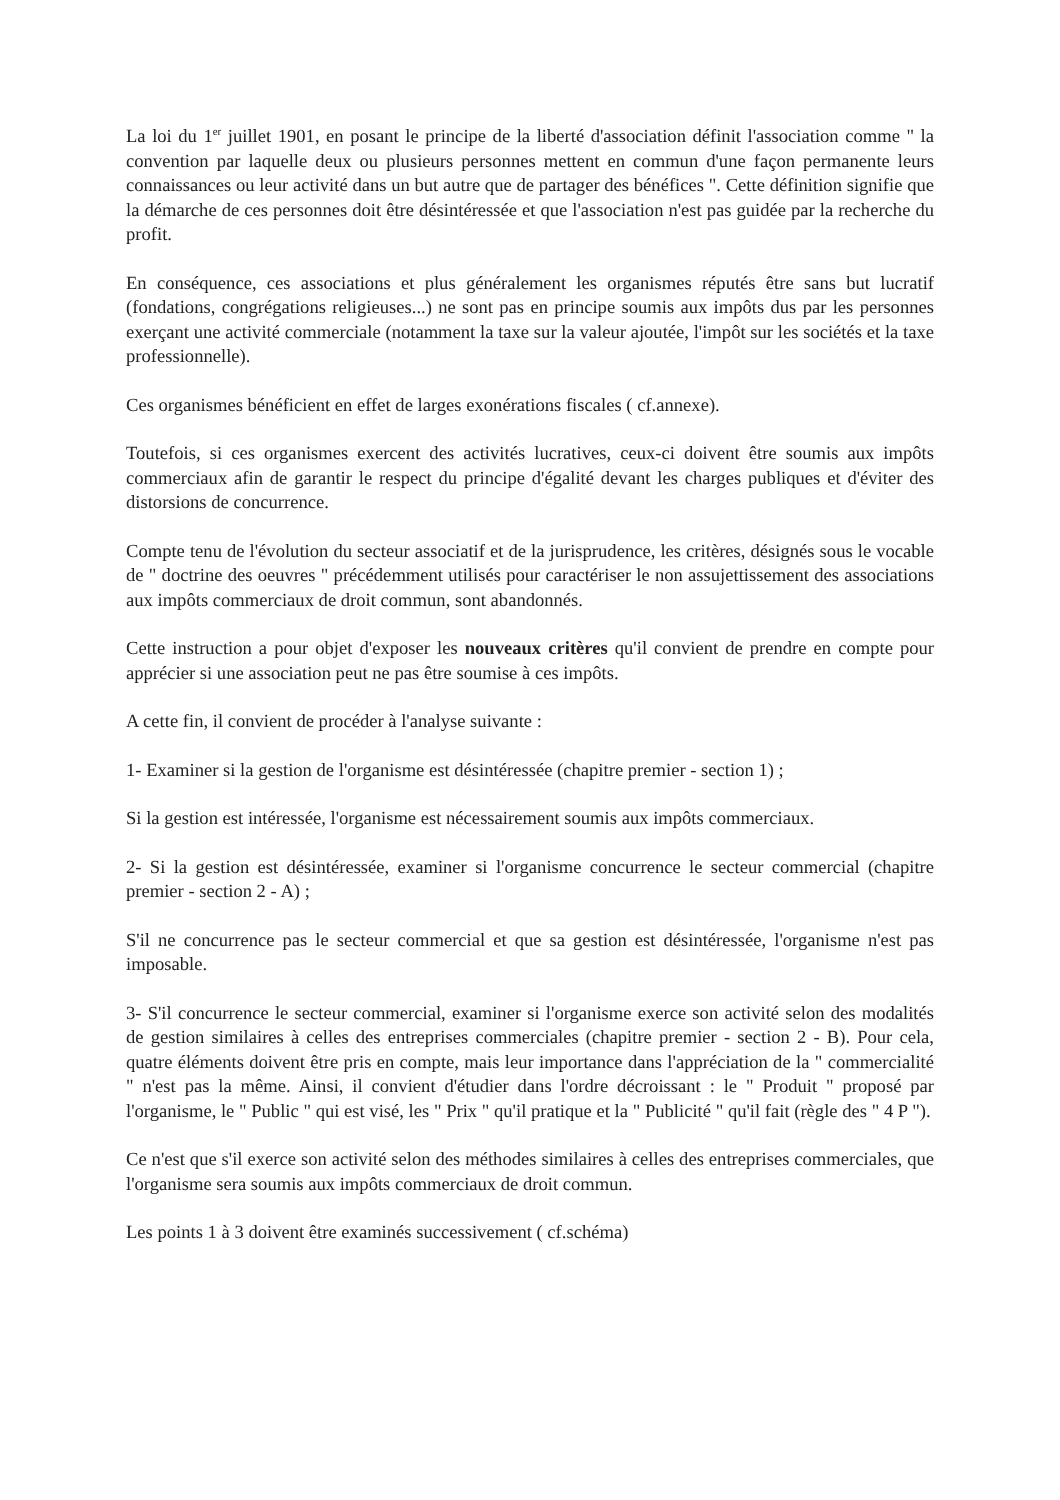La loi du 1<sup>er</sup> juillet 1901, en posant le principe de la liberté d'association définit l'association comme " la convention par laquelle deux ou plusieurs personnes mettent en commun d'une façon permanente leurs connaissances ou leur activité dans un but autre que de partager des bénéfices ". Cette définition signifie que la démarche de ces personnes doit être désintéressée et que l'association n'est pas guidée par la recherche du profit.
En conséquence, ces associations et plus généralement les organismes réputés être sans but lucratif (fondations, congrégations religieuses...) ne sont pas en principe soumis aux impôts dus par les personnes exerçant une activité commerciale (notamment la taxe sur la valeur ajoutée, l'impôt sur les sociétés et la taxe professionnelle).
Ces organismes bénéficient en effet de larges exonérations fiscales ( cf.annexe).
Toutefois, si ces organismes exercent des activités lucratives, ceux-ci doivent être soumis aux impôts commerciaux afin de garantir le respect du principe d'égalité devant les charges publiques et d'éviter des distorsions de concurrence.
Compte tenu de l'évolution du secteur associatif et de la jurisprudence, les critères, désignés sous le vocable de " doctrine des oeuvres " précédemment utilisés pour caractériser le non assujettissement des associations aux impôts commerciaux de droit commun, sont abandonnés.
Cette instruction a pour objet d'exposer les nouveaux critères qu'il convient de prendre en compte pour apprécier si une association peut ne pas être soumise à ces impôts.
A cette fin, il convient de procéder à l'analyse suivante :
1- Examiner si la gestion de l'organisme est désintéressée (chapitre premier - section 1) ;
Si la gestion est intéressée, l'organisme est nécessairement soumis aux impôts commerciaux.
2- Si la gestion est désintéressée, examiner si l'organisme concurrence le secteur commercial (chapitre premier - section 2 - A) ;
S'il ne concurrence pas le secteur commercial et que sa gestion est désintéressée, l'organisme n'est pas imposable.
3- S'il concurrence le secteur commercial, examiner si l'organisme exerce son activité selon des modalités de gestion similaires à celles des entreprises commerciales (chapitre premier - section 2 - B). Pour cela, quatre éléments doivent être pris en compte, mais leur importance dans l'appréciation de la " commercialité " n'est pas la même. Ainsi, il convient d'étudier dans l'ordre décroissant : le " Produit " proposé par l'organisme, le " Public " qui est visé, les " Prix " qu'il pratique et la " Publicité " qu'il fait (règle des " 4 P ").
Ce n'est que s'il exerce son activité selon des méthodes similaires à celles des entreprises commerciales, que l'organisme sera soumis aux impôts commerciaux de droit commun.
Les points 1 à 3 doivent être examinés successivement ( cf.schéma)